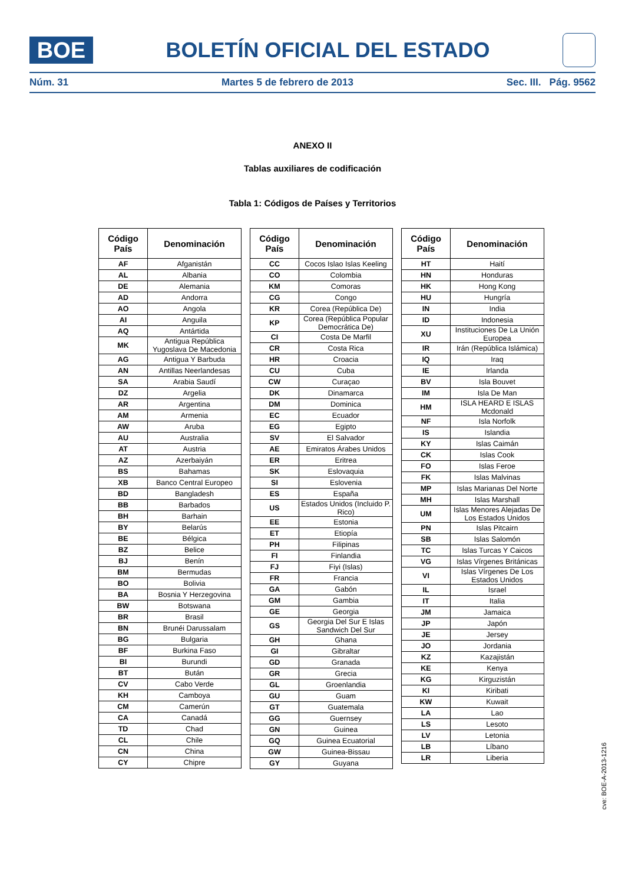BOE
BOLETÍN OFICIAL DEL ESTADO
Núm. 31 Martes 5 de febrero de 2013 Sec. III. Pág. 9562
ANEXO II
Tablas auxiliares de codificación
Tabla 1: Códigos de Países y Territorios
| Código País | Denominación |
| --- | --- |
| AF | Afganistán |
| AL | Albania |
| DE | Alemania |
| AD | Andorra |
| AO | Angola |
| AI | Anguila |
| AQ | Antártida |
| MK | Antigua República Yugoslava De Macedonia |
| AG | Antigua Y Barbuda |
| AN | Antillas Neerlandesas |
| SA | Arabia Saudí |
| DZ | Argelia |
| AR | Argentina |
| AM | Armenia |
| AW | Aruba |
| AU | Australia |
| AT | Austria |
| AZ | Azerbaiyán |
| BS | Bahamas |
| XB | Banco Central Europeo |
| BD | Bangladesh |
| BB | Barbados |
| BH | Barhain |
| BY | Belarús |
| BE | Bélgica |
| BZ | Belice |
| BJ | Benín |
| BM | Bermudas |
| BO | Bolivia |
| BA | Bosnia Y Herzegovina |
| BW | Botswana |
| BR | Brasil |
| BN | Brunéi Darussalam |
| BG | Bulgaria |
| BF | Burkina Faso |
| BI | Burundi |
| BT | Bután |
| CV | Cabo Verde |
| KH | Camboya |
| CM | Camerún |
| CA | Canadá |
| TD | Chad |
| CL | Chile |
| CN | China |
| CY | Chipre |
| Código País | Denominación |
| --- | --- |
| CC | Cocos Islao Islas Keeling |
| CO | Colombia |
| KM | Comoras |
| CG | Congo |
| KR | Corea (República De) |
| KP | Corea (República Popular Democrática De) |
| CI | Costa De Marfil |
| CR | Costa Rica |
| HR | Croacia |
| CU | Cuba |
| CW | Curaçao |
| DK | Dinamarca |
| DM | Dominica |
| EC | Ecuador |
| EG | Egipto |
| SV | El Salvador |
| AE | Emiratos Árabes Unidos |
| ER | Eritrea |
| SK | Eslovaquia |
| SI | Eslovenia |
| ES | España |
| US | Estados Unidos (Incluido P. Rico) |
| EE | Estonia |
| ET | Etiopía |
| PH | Filipinas |
| FI | Finlandia |
| FJ | Fiyi (Islas) |
| FR | Francia |
| GA | Gabón |
| GM | Gambia |
| GE | Georgia |
| GS | Georgia Del Sur E Islas Sandwich Del Sur |
| GH | Ghana |
| GI | Gibraltar |
| GD | Granada |
| GR | Grecia |
| GL | Groenlandia |
| GU | Guam |
| GT | Guatemala |
| GG | Guernsey |
| GN | Guinea |
| GQ | Guinea Ecuatorial |
| GW | Guinea-Bissau |
| GY | Guyana |
| Código País | Denominación |
| --- | --- |
| HT | Haití |
| HN | Honduras |
| HK | Hong Kong |
| HU | Hungría |
| IN | India |
| ID | Indonesia |
| XU | Instituciones De La Unión Europea |
| IR | Irán (República Islámica) |
| IQ | Iraq |
| IE | Irlanda |
| BV | Isla Bouvet |
| IM | Isla De Man |
| HM | ISLA HEARD E ISLAS Mcdonald |
| NF | Isla Norfolk |
| IS | Islandia |
| KY | Islas Caimán |
| CK | Islas Cook |
| FO | Islas Feroe |
| FK | Islas Malvinas |
| MP | Islas Marianas Del Norte |
| MH | Islas Marshall |
| UM | Islas Menores Alejadas De Los Estados Unidos |
| PN | Islas Pitcairn |
| SB | Islas Salomón |
| TC | Islas Turcas Y Caicos |
| VG | Islas Vírgenes Británicas |
| VI | Islas Vírgenes De Los Estados Unidos |
| IL | Israel |
| IT | Italia |
| JM | Jamaica |
| JP | Japón |
| JE | Jersey |
| JO | Jordania |
| KZ | Kazajistán |
| KE | Kenya |
| KG | Kirguzistán |
| KI | Kiribati |
| KW | Kuwait |
| LA | Lao |
| LS | Lesoto |
| LV | Letonia |
| LB | Líbano |
| LR | Liberia |
cve: BOE-A-2013-1216